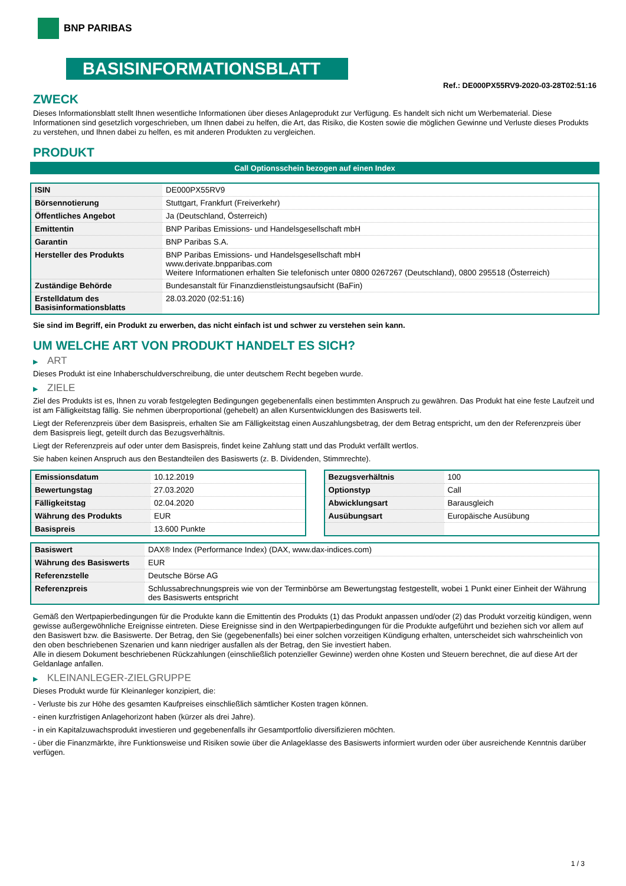BNP PARIBAS
BASISINFORMATIONSBLATT
Ref.: DE000PX55RV9-2020-03-28T02:51:16
ZWECK
Dieses Informationsblatt stellt Ihnen wesentliche Informationen über dieses Anlageprodukt zur Verfügung. Es handelt sich nicht um Werbematerial. Diese Informationen sind gesetzlich vorgeschrieben, um Ihnen dabei zu helfen, die Art, das Risiko, die Kosten sowie die möglichen Gewinne und Verluste dieses Produkts zu verstehen, und Ihnen dabei zu helfen, es mit anderen Produkten zu vergleichen.
PRODUKT
Call Optionsschein bezogen auf einen Index
| ISIN | DE000PX55RV9 |
| Börsennotierung | Stuttgart, Frankfurt (Freiverkehr) |
| Öffentliches Angebot | Ja (Deutschland, Österreich) |
| Emittentin | BNP Paribas Emissions- und Handelsgesellschaft mbH |
| Garantin | BNP Paribas S.A. |
| Hersteller des Produkts | BNP Paribas Emissions- und Handelsgesellschaft mbH www.derivate.bnpparibas.com Weitere Informationen erhalten Sie telefonisch unter 0800 0267267 (Deutschland), 0800 295518 (Österreich) |
| Zuständige Behörde | Bundesanstalt für Finanzdienstleistungsaufsicht (BaFin) |
| Erstelldatum des Basisinformationsblatts | 28.03.2020 (02:51:16) |
Sie sind im Begriff, ein Produkt zu erwerben, das nicht einfach ist und schwer zu verstehen sein kann.
UM WELCHE ART VON PRODUKT HANDELT ES SICH?
▶ ART
Dieses Produkt ist eine Inhaberschuldverschreibung, die unter deutschem Recht begeben wurde.
▶ ZIELE
Ziel des Produkts ist es, Ihnen zu vorab festgelegten Bedingungen gegebenenfalls einen bestimmten Anspruch zu gewähren. Das Produkt hat eine feste Laufzeit und ist am Fälligkeitstag fällig. Sie nehmen überproportional (gehebelt) an allen Kursentwicklungen des Basiswerts teil.
Liegt der Referenzpreis über dem Basispreis, erhalten Sie am Fälligkeitstag einen Auszahlungsbetrag, der dem Betrag entspricht, um den der Referenzpreis über dem Basispreis liegt, geteilt durch das Bezugsverhältnis.
Liegt der Referenzpreis auf oder unter dem Basispreis, findet keine Zahlung statt und das Produkt verfällt wertlos.
Sie haben keinen Anspruch aus den Bestandteilen des Basiswerts (z. B. Dividenden, Stimmrechte).
| Emissionsdatum | 10.12.2019 |
| Bewertungstag | 27.03.2020 |
| Fälligkeitstag | 02.04.2020 |
| Währung des Produkts | EUR |
| Basispreis | 13.600 Punkte |
| Bezugsverhältnis | 100 |
| Optionstyp | Call |
| Abwicklungsart | Barausgleich |
| Ausübungsart | Europäische Ausübung |
| Basiswert | DAX® Index (Performance Index) (DAX, www.dax-indices.com) |
| Währung des Basiswerts | EUR |
| Referenzstelle | Deutsche Börse AG |
| Referenzpreis | Schlussabrechnungspreis wie von der Terminbörse am Bewertungstag festgestellt, wobei 1 Punkt einer Einheit der Währung des Basiswerts entspricht |
Gemäß den Wertpapierbedingungen für die Produkte kann die Emittentin des Produkts (1) das Produkt anpassen und/oder (2) das Produkt vorzeitig kündigen, wenn gewisse außergewöhnliche Ereignisse eintreten. Diese Ereignisse sind in den Wertpapierbedingungen für die Produkte aufgeführt und beziehen sich vor allem auf den Basiswert bzw. die Basiswerte. Der Betrag, den Sie (gegebenenfalls) bei einer solchen vorzeitigen Kündigung erhalten, unterscheidet sich wahrscheinlich von den oben beschriebenen Szenarien und kann niedriger ausfallen als der Betrag, den Sie investiert haben.
Alle in diesem Dokument beschriebenen Rückzahlungen (einschließlich potenzieller Gewinne) werden ohne Kosten und Steuern berechnet, die auf diese Art der Geldanlage anfallen.
▶ KLEINANLEGER-ZIELGRUPPE
Dieses Produkt wurde für Kleinanleger konzipiert, die:
- Verluste bis zur Höhe des gesamten Kaufpreises einschließlich sämtlicher Kosten tragen können.
- einen kurzfristigen Anlagehorizont haben (kürzer als drei Jahre).
- in ein Kapitalzuwachsprodukt investieren und gegebenenfalls ihr Gesamtportfolio diversifizieren möchten.
- über die Finanzmärkte, ihre Funktionsweise und Risiken sowie über die Anlageklasse des Basiswerts informiert wurden oder über ausreichende Kenntnis darüber verfügen.
1 / 3